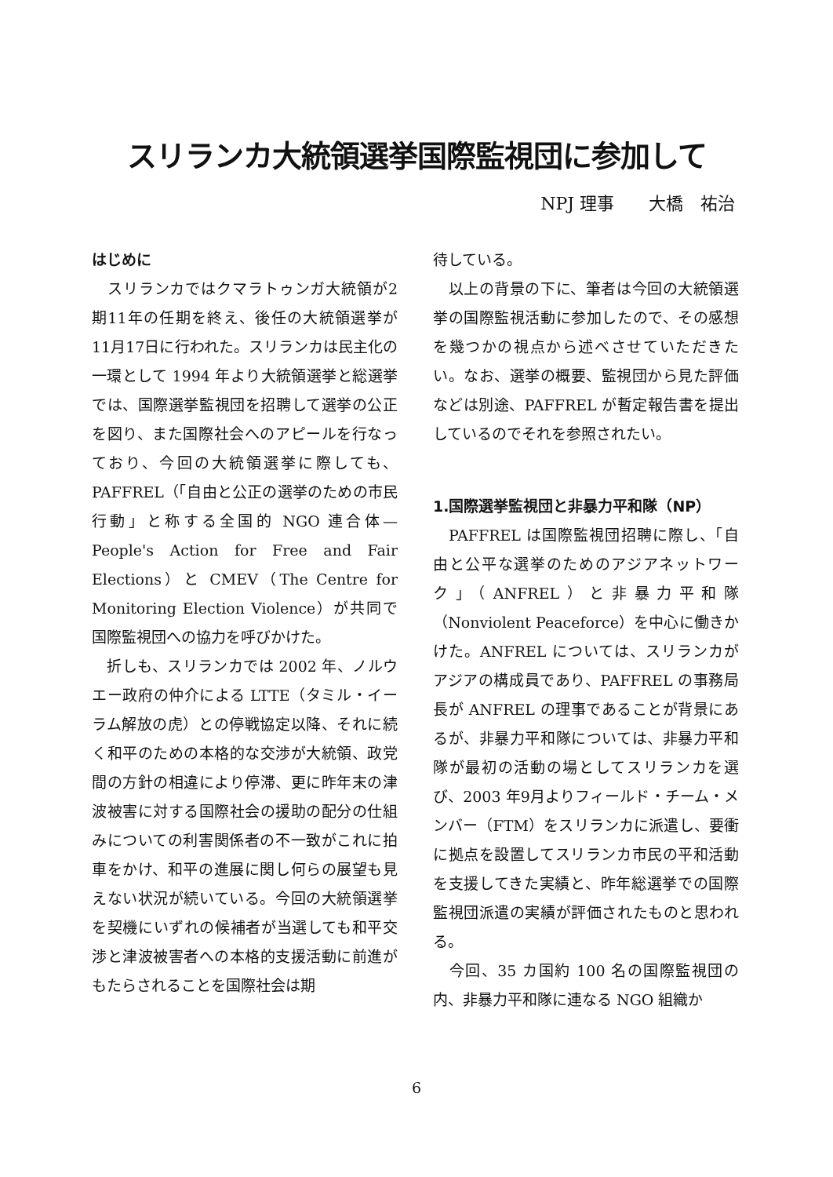スリランカ大統領選挙国際監視団に参加して
NPJ 理事　　大橋　祐治
はじめに
　スリランカではクマラトゥンガ大統領が2期11年の任期を終え、後任の大統領選挙が11月17日に行われた。スリランカは民主化の一環として 1994 年より大統領選挙と総選挙では、国際選挙監視団を招聘して選挙の公正を図り、また国際社会へのアピールを行なっており、今回の大統領選挙に際しても、PAFFREL（「自由と公正の選挙のための市民行動」と称する全国的 NGO 連合体—People's Action for Free and Fair Elections）と CMEV（The Centre for Monitoring Election Violence）が共同で国際監視団への協力を呼びかけた。
　折しも、スリランカでは 2002 年、ノルウエー政府の仲介による LTTE（タミル・イーラム解放の虎）との停戦協定以降、それに続く和平のための本格的な交渉が大統領、政党間の方針の相違により停滞、更に昨年末の津波被害に対する国際社会の援助の配分の仕組みについての利害関係者の不一致がこれに拍車をかけ、和平の進展に関し何らの展望も見えない状況が続いている。今回の大統領選挙を契機にいずれの候補者が当選しても和平交渉と津波被害者への本格的支援活動に前進がもたらされることを国際社会は期
待している。
　以上の背景の下に、筆者は今回の大統領選挙の国際監視活動に参加したので、その感想を幾つかの視点から述べさせていただきたい。なお、選挙の概要、監視団から見た評価などは別途、PAFFREL が暫定報告書を提出しているのでそれを参照されたい。
1.国際選挙監視団と非暴力平和隊（NP）
　PAFFREL は国際監視団招聘に際し、「自由と公平な選挙のためのアジアネットワーク」（ANFREL）と非暴力平和隊（Nonviolent Peaceforce）を中心に働きかけた。ANFREL については、スリランカがアジアの構成員であり、PAFFREL の事務局長が ANFREL の理事であることが背景にあるが、非暴力平和隊については、非暴力平和隊が最初の活動の場としてスリランカを選び、2003 年9月よりフィールド・チーム・メンバー（FTM）をスリランカに派遣し、要衝に拠点を設置してスリランカ市民の平和活動を支援してきた実績と、昨年総選挙での国際監視団派遣の実績が評価されたものと思われる。
　今回、35 カ国約 100 名の国際監視団の内、非暴力平和隊に連なる NGO 組織か
6